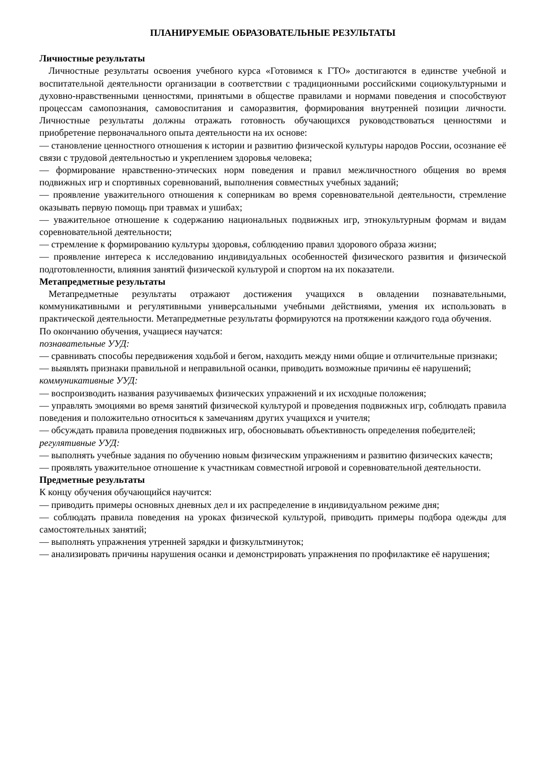ПЛАНИРУЕМЫЕ ОБРАЗОВАТЕЛЬНЫЕ РЕЗУЛЬТАТЫ
Личностные результаты
Личностные результаты освоения учебного курса «Готовимся к ГТО» достигаются в единстве учебной и воспитательной деятельности организации в соответствии с традиционными российскими социокультурными и духовно-нравственными ценностями, принятыми в обществе правилами и нормами поведения и способствуют процессам самопознания, самовоспитания и саморазвития, формирования внутренней позиции личности. Личностные результаты должны отражать готовность обучающихся руководствоваться ценностями и приобретение первоначального опыта деятельности на их основе:
— становление ценностного отношения к истории и развитию физической культуры народов России, осознание её связи с трудовой деятельностью и укреплением здоровья человека;
— формирование нравственно-этических норм поведения и правил межличностного общения во время подвижных игр и спортивных соревнований, выполнения совместных учебных заданий;
— проявление уважительного отношения к соперникам во время соревновательной деятельности, стремление оказывать первую помощь при травмах и ушибах;
— уважительное отношение к содержанию национальных подвижных игр, этнокультурным формам и видам соревновательной деятельности;
— стремление к формированию культуры здоровья, соблюдению правил здорового образа жизни;
— проявление интереса к исследованию индивидуальных особенностей физического развития и физической подготовленности, влияния занятий физической культурой и спортом на их показатели.
Метапредметные результаты
Метапредметные результаты отражают достижения учащихся в овладении познавательными, коммуникативными и регулятивными универсальными учебными действиями, умения их использовать в практической деятельности. Метапредметные результаты формируются на протяжении каждого года обучения.
По окончанию обучения, учащиеся научатся:
познавательные УУД:
— сравнивать способы передвижения ходьбой и бегом, находить между ними общие и отличительные признаки;
— выявлять признаки правильной и неправильной осанки, приводить возможные причины её нарушений;
коммуникативные УУД:
— воспроизводить названия разучиваемых физических упражнений и их исходные положения;
— управлять эмоциями во время занятий физической культурой и проведения подвижных игр, соблюдать правила поведения и положительно относиться к замечаниям других учащихся и учителя;
— обсуждать правила проведения подвижных игр, обосновывать объективность определения победителей;
регулятивные УУД:
— выполнять учебные задания по обучению новым физическим упражнениям и развитию физических качеств;
— проявлять уважительное отношение к участникам совместной игровой и соревновательной деятельности.
Предметные результаты
К концу обучения обучающийся научится:
— приводить примеры основных дневных дел и их распределение в индивидуальном режиме дня;
— соблюдать правила поведения на уроках физической культурой, приводить примеры подбора одежды для самостоятельных занятий;
— выполнять упражнения утренней зарядки и физкультминуток;
— анализировать причины нарушения осанки и демонстрировать упражнения по профилактике её нарушения;